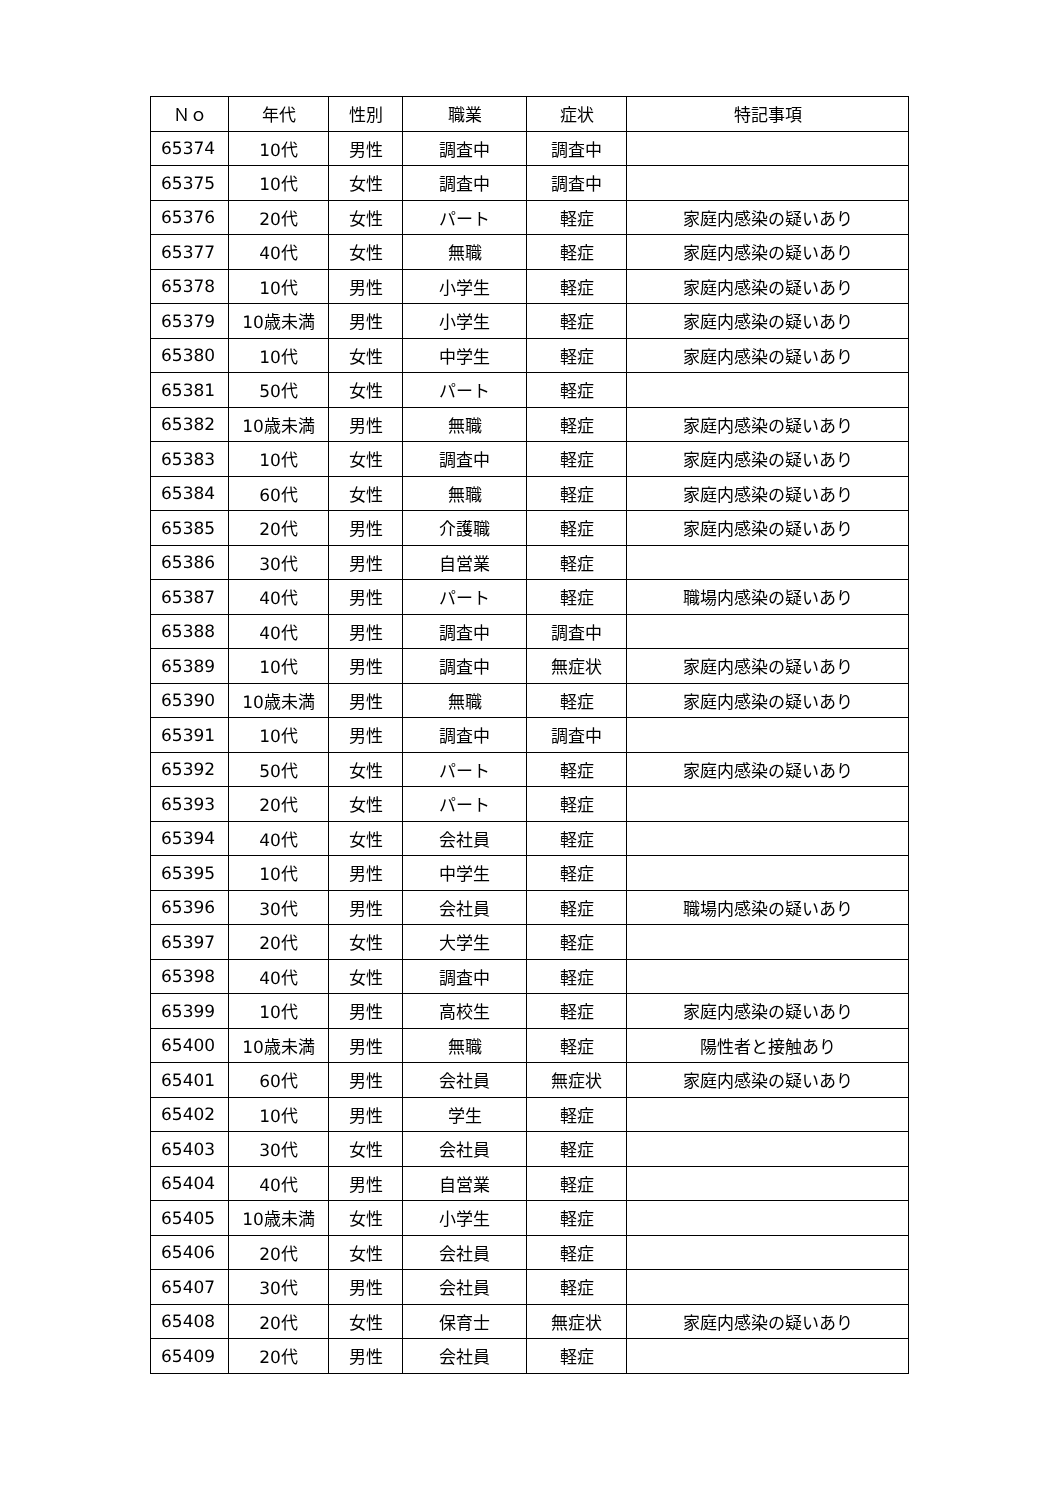| Ｎｏ | 年代 | 性別 | 職業 | 症状 | 特記事項 |
| --- | --- | --- | --- | --- | --- |
| 65374 | 10代 | 男性 | 調査中 | 調査中 | |
| 65375 | 10代 | 女性 | 調査中 | 調査中 | |
| 65376 | 20代 | 女性 | パート | 軽症 | 家庭内感染の疑いあり |
| 65377 | 40代 | 女性 | 無職 | 軽症 | 家庭内感染の疑いあり |
| 65378 | 10代 | 男性 | 小学生 | 軽症 | 家庭内感染の疑いあり |
| 65379 | 10歳未満 | 男性 | 小学生 | 軽症 | 家庭内感染の疑いあり |
| 65380 | 10代 | 女性 | 中学生 | 軽症 | 家庭内感染の疑いあり |
| 65381 | 50代 | 女性 | パート | 軽症 | |
| 65382 | 10歳未満 | 男性 | 無職 | 軽症 | 家庭内感染の疑いあり |
| 65383 | 10代 | 女性 | 調査中 | 軽症 | 家庭内感染の疑いあり |
| 65384 | 60代 | 女性 | 無職 | 軽症 | 家庭内感染の疑いあり |
| 65385 | 20代 | 男性 | 介護職 | 軽症 | 家庭内感染の疑いあり |
| 65386 | 30代 | 男性 | 自営業 | 軽症 | |
| 65387 | 40代 | 男性 | パート | 軽症 | 職場内感染の疑いあり |
| 65388 | 40代 | 男性 | 調査中 | 調査中 | |
| 65389 | 10代 | 男性 | 調査中 | 無症状 | 家庭内感染の疑いあり |
| 65390 | 10歳未満 | 男性 | 無職 | 軽症 | 家庭内感染の疑いあり |
| 65391 | 10代 | 男性 | 調査中 | 調査中 | |
| 65392 | 50代 | 女性 | パート | 軽症 | 家庭内感染の疑いあり |
| 65393 | 20代 | 女性 | パート | 軽症 | |
| 65394 | 40代 | 女性 | 会社員 | 軽症 | |
| 65395 | 10代 | 男性 | 中学生 | 軽症 | |
| 65396 | 30代 | 男性 | 会社員 | 軽症 | 職場内感染の疑いあり |
| 65397 | 20代 | 女性 | 大学生 | 軽症 | |
| 65398 | 40代 | 女性 | 調査中 | 軽症 | |
| 65399 | 10代 | 男性 | 高校生 | 軽症 | 家庭内感染の疑いあり |
| 65400 | 10歳未満 | 男性 | 無職 | 軽症 | 陽性者と接触あり |
| 65401 | 60代 | 男性 | 会社員 | 無症状 | 家庭内感染の疑いあり |
| 65402 | 10代 | 男性 | 学生 | 軽症 | |
| 65403 | 30代 | 女性 | 会社員 | 軽症 | |
| 65404 | 40代 | 男性 | 自営業 | 軽症 | |
| 65405 | 10歳未満 | 女性 | 小学生 | 軽症 | |
| 65406 | 20代 | 女性 | 会社員 | 軽症 | |
| 65407 | 30代 | 男性 | 会社員 | 軽症 | |
| 65408 | 20代 | 女性 | 保育士 | 無症状 | 家庭内感染の疑いあり |
| 65409 | 20代 | 男性 | 会社員 | 軽症 | |